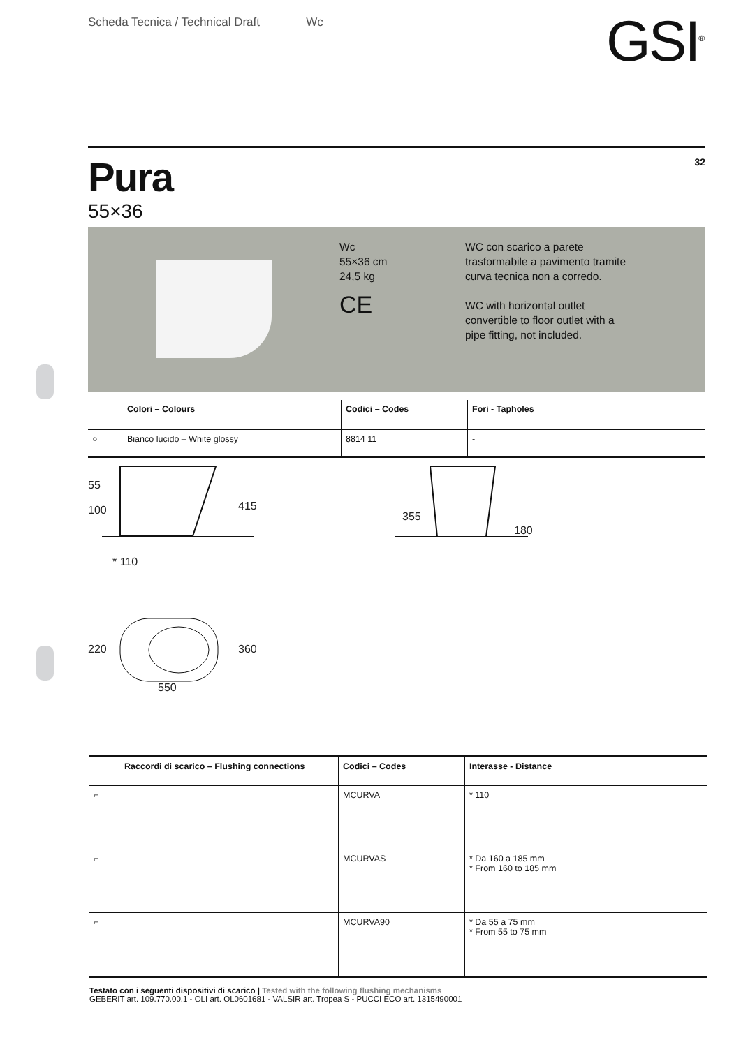Scheda Tecnica / Technical Draft Wc
GSI<sup>®</sup>
Pura
55×36
32
Wc
55×36 cm
24,5 kg
CE
WC con scarico a parete trasformabile a pavimento tramite curva tecnica non a corredo.
WC with horizontal outlet convertible to floor outlet with a pipe fitting, not included.
| | Colori – Colours | Codici – Codes | Fori - Tapholes |
| --- | --- | --- | --- |
| ○ | Bianco lucido – White glossy | 8814 11 | - |
55
100
415
* 110
355
180
220 360
550
| Raccordi di scarico – Flushing connections | Codici – Codes | Interasse - Distance |
| --- | --- | --- |
| ⌐ | MCURVA | * 110 |
| ⌐ | MCURVAS | * Da 160 a 185 mm * From 160 to 185 mm |
| ⌐ | MCURVA90 | * Da 55 a 75 mm * From 55 to 75 mm |
Testato con i seguenti dispositivi di scarico | Tested with the following flushing mechanisms
GEBERIT art. 109.770.00.1 - OLI art. OL0601681 - VALSIR art. Tropea S - PUCCI ECO art. 1315490001